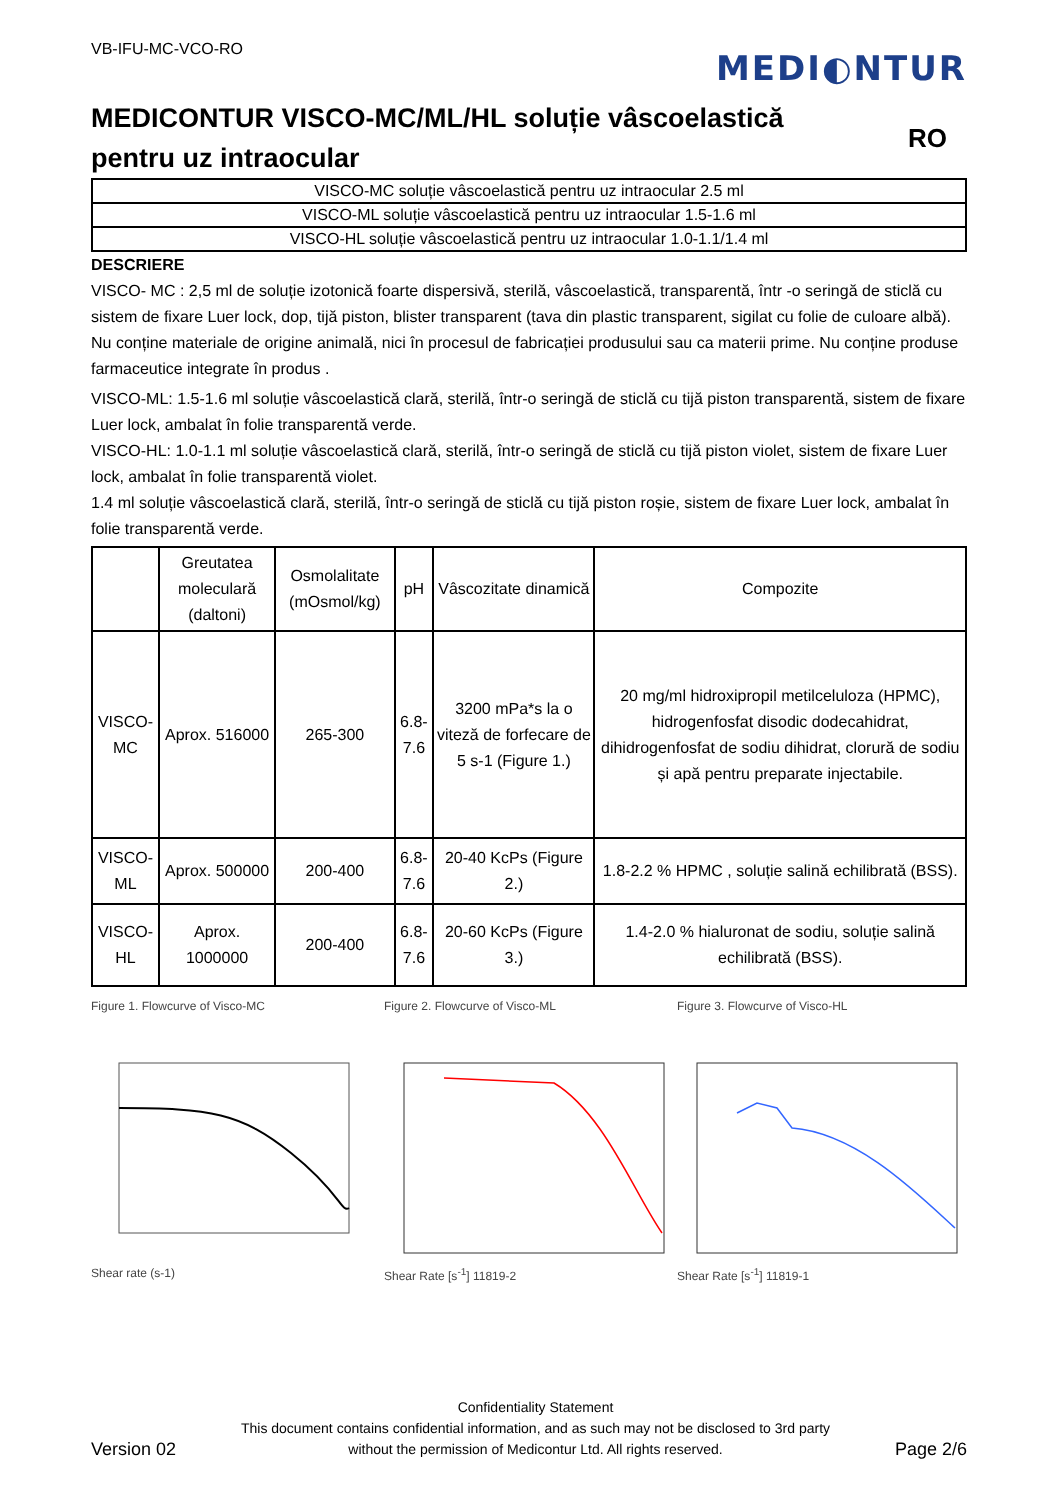VB-IFU-MC-VCO-RO
MEDI◐NTUR
MEDICONTUR VISCO-MC/ML/HL soluție vâscoelastică
pentru uz intraocular
RO
| VISCO-MC soluție vâscoelastică pentru uz intraocular 2.5 ml |
| VISCO-ML soluție vâscoelastică pentru uz intraocular 1.5-1.6 ml |
| VISCO-HL soluție vâscoelastică pentru uz intraocular 1.0-1.1/1.4 ml |
DESCRIERE
VISCO- MC : 2,5 ml de soluție izotonică foarte dispersivă, sterilă, vâscoelastică, transparentă, într -o seringă de sticlă cu sistem de fixare Luer lock, dop, tijă piston, blister transparent (tava din plastic transparent, sigilat cu folie de culoare albă). Nu conține materiale de origine animală, nici în procesul de fabricației produsului sau ca materii prime. Nu conține produse farmaceutice integrate în produs .
VISCO-ML: 1.5-1.6 ml soluție vâscoelastică clară, sterilă, într-o seringă de sticlă cu tijă piston transparentă, sistem de fixare Luer lock, ambalat în folie transparentă verde.
VISCO-HL: 1.0-1.1 ml soluție vâscoelastică clară, sterilă, într-o seringă de sticlă cu tijă piston violet, sistem de fixare Luer lock, ambalat în folie transparentă violet.
1.4 ml soluție vâscoelastică clară, sterilă, într-o seringă de sticlă cu tijă piston roșie, sistem de fixare Luer lock, ambalat în folie transparentă verde.
| | Greutatea moleculară (daltoni) | Osmolalitate (mOsmol/kg) | pH | Vâscozitate dinamică | Compozite |
| --- | --- | --- | --- | --- | --- |
| VISCO-MC | Aprox. 516000 | 265-300 | 6.8-7.6 | 3200 mPa*s la o viteză de forfecare de 5 s-1 (Figure 1.) | 20 mg/ml hidroxipropil metilceluloza (HPMC), hidrogenfosfat disodic dodecahidrat, dihidrogenfosfat de sodiu dihidrat, clorură de sodiu și apă pentru preparate injectabile. |
| VISCO-ML | Aprox. 500000 | 200-400 | 6.8-7.6 | 20-40 KcPs (Figure 2.) | 1.8-2.2 % HPMC , soluție salină echilibrată (BSS). |
| VISCO-HL | Aprox. 1000000 | 200-400 | 6.8-7.6 | 20-60 KcPs (Figure 3.) | 1.4-2.0 % hialuronat de sodiu, soluție salină echilibrată (BSS). |
Figure 1. Flowcurve of Visco-MC
Shear rate (s-1)
Figure 2. Flowcurve of Visco-ML
Shear Rate [s<sup>-1</sup>] 11819-2
Figure 3. Flowcurve of Visco-HL
Shear Rate [s<sup>-1</sup>] 11819-1
Version 02
Confidentiality Statement
This document contains confidential information, and as such may not be disclosed to 3rd party
without the permission of Medicontur Ltd. All rights reserved.
Page 2/6